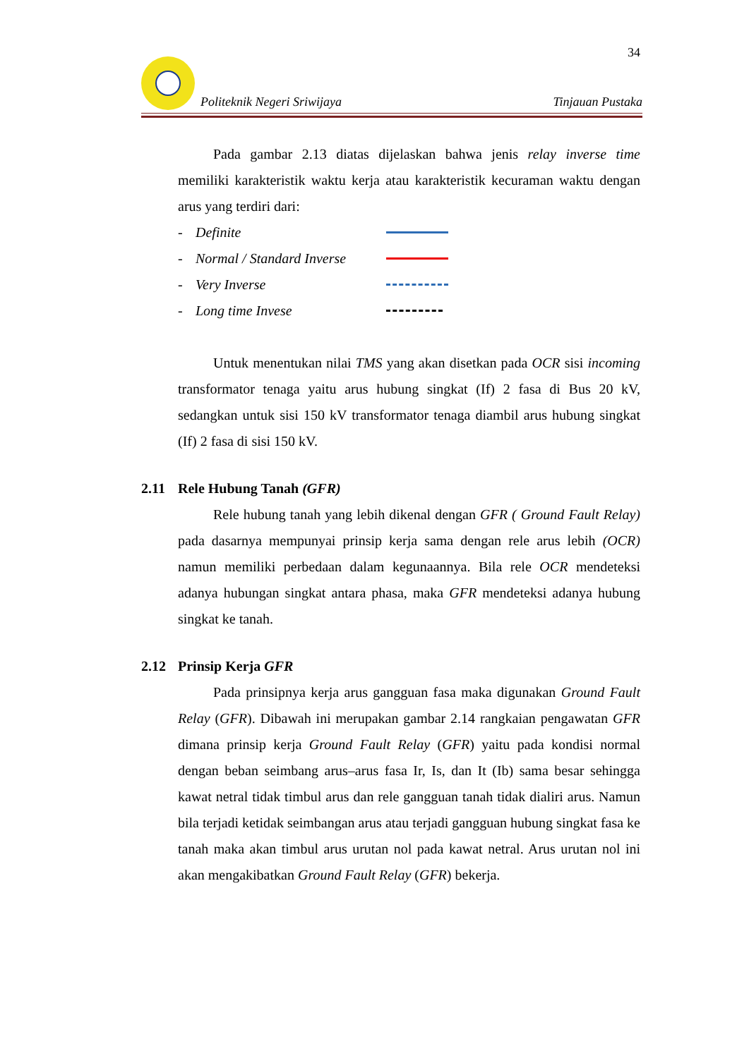34
Politeknik Negeri Sriwijaya Tinjauan Pustaka
Pada gambar 2.13 diatas dijelaskan bahwa jenis relay inverse time memiliki karakteristik waktu kerja atau karakteristik kecuraman waktu dengan arus yang terdiri dari:
- Definite
- Normal / Standard Inverse
- Very Inverse
- Long time Invese
Untuk menentukan nilai TMS yang akan disetkan pada OCR sisi incoming transformator tenaga yaitu arus hubung singkat (If) 2 fasa di Bus 20 kV, sedangkan untuk sisi 150 kV transformator tenaga diambil arus hubung singkat (If) 2 fasa di sisi 150 kV.
2.11 Rele Hubung Tanah (GFR)
Rele hubung tanah yang lebih dikenal dengan GFR ( Ground Fault Relay) pada dasarnya mempunyai prinsip kerja sama dengan rele arus lebih (OCR) namun memiliki perbedaan dalam kegunaannya. Bila rele OCR mendeteksi adanya hubungan singkat antara phasa, maka GFR mendeteksi adanya hubung singkat ke tanah.
2.12 Prinsip Kerja GFR
Pada prinsipnya kerja arus gangguan fasa maka digunakan Ground Fault Relay (GFR). Dibawah ini merupakan gambar 2.14 rangkaian pengawatan GFR dimana prinsip kerja Ground Fault Relay (GFR) yaitu pada kondisi normal dengan beban seimbang arus–arus fasa Ir, Is, dan It (Ib) sama besar sehingga kawat netral tidak timbul arus dan rele gangguan tanah tidak dialiri arus. Namun bila terjadi ketidak seimbangan arus atau terjadi gangguan hubung singkat fasa ke tanah maka akan timbul arus urutan nol pada kawat netral. Arus urutan nol ini akan mengakibatkan Ground Fault Relay (GFR) bekerja.